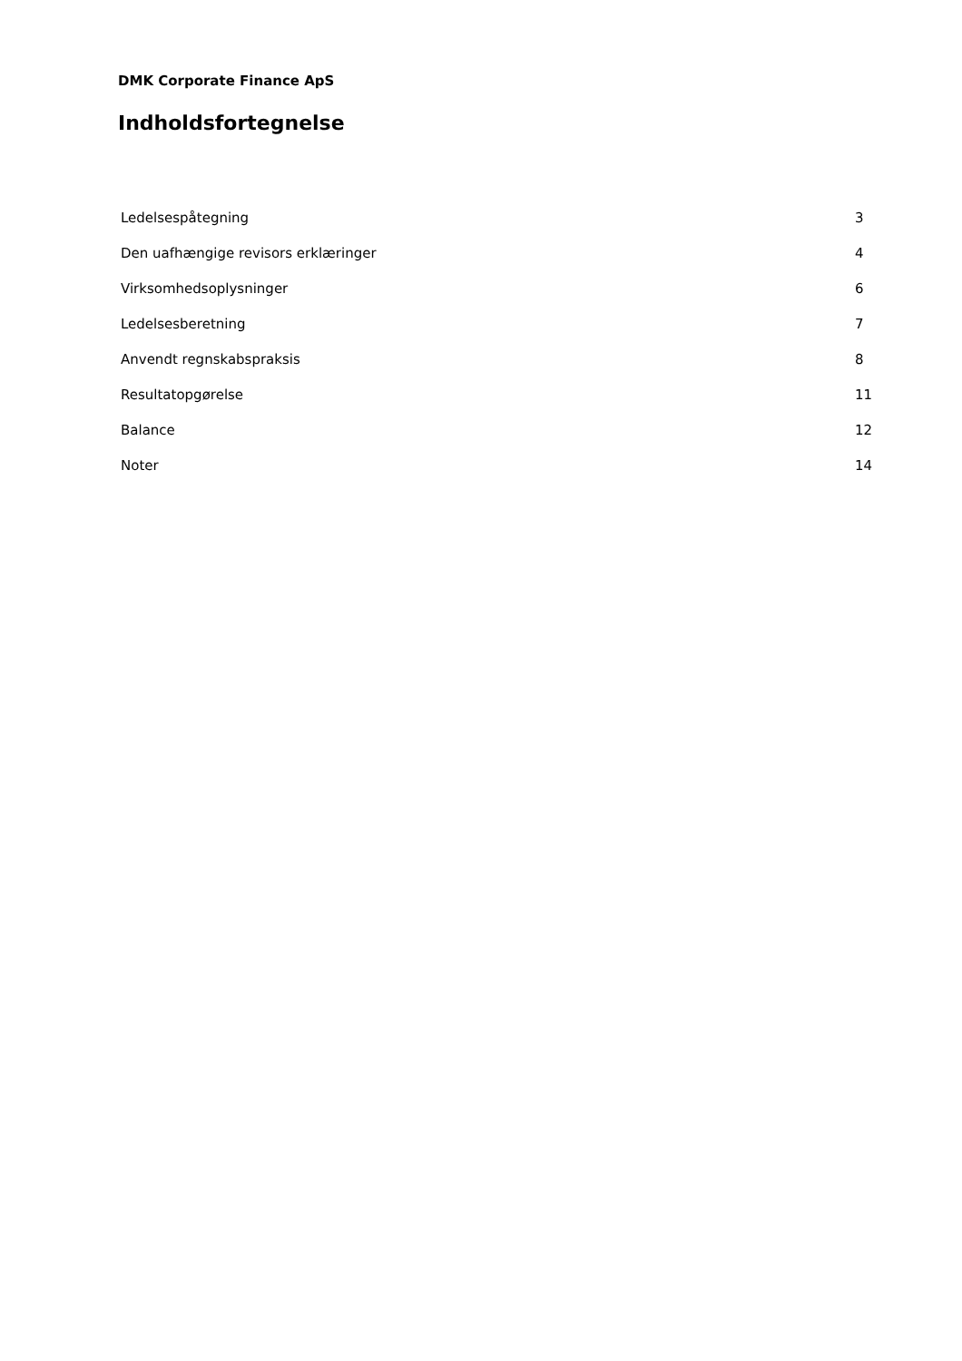DMK Corporate Finance ApS
Indholdsfortegnelse
| Ledelsespåtegning | 3 |
| Den uafhængige revisors erklæringer | 4 |
| Virksomhedsoplysninger | 6 |
| Ledelsesberetning | 7 |
| Anvendt regnskabspraksis | 8 |
| Resultatopgørelse | 11 |
| Balance | 12 |
| Noter | 14 |